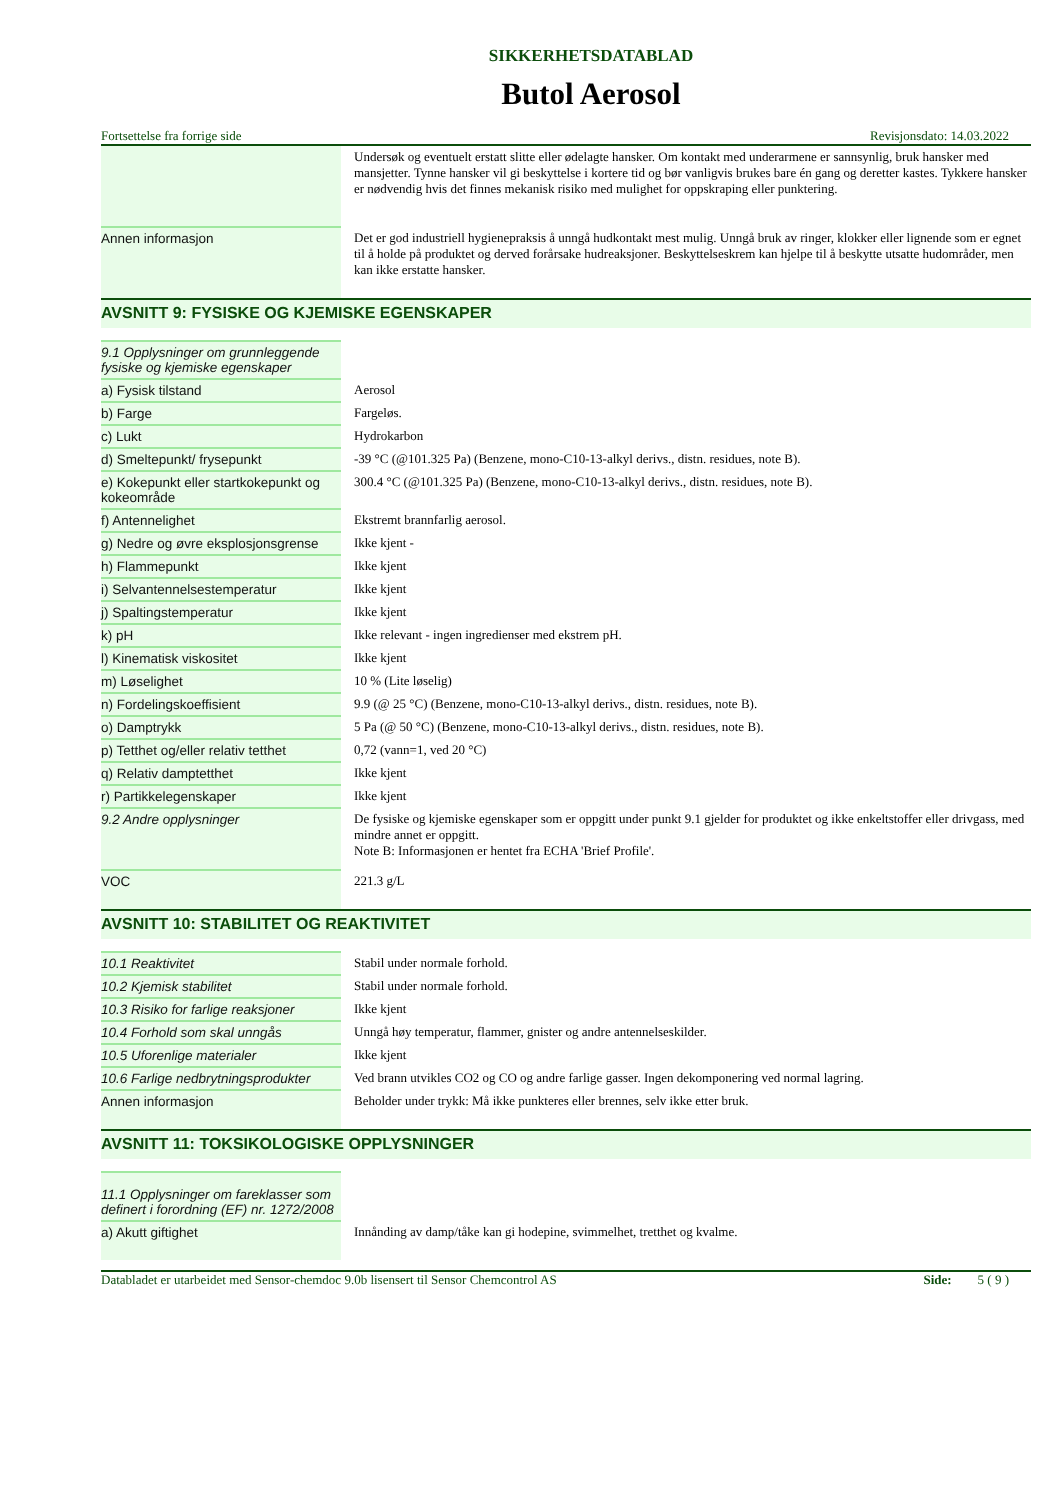SIKKERHETSDATABLAD
Butol Aerosol
Fortsettelse fra forrige side Revisjonsdato: 14.03.2022
| | Undersøk og eventuelt erstatt slitte eller ødelagte hansker. Om kontakt med underarmene er sannsynlig, bruk hansker med mansjetter. Tynne hansker vil gi beskyttelse i kortere tid og bør vanligvis brukes bare én gang og deretter kastes. Tykkere hansker er nødvendig hvis det finnes mekanisk risiko med mulighet for oppskraping eller punktering. |
| Annen informasjon | Det er god industriell hygienepraksis å unngå hudkontakt mest mulig. Unngå bruk av ringer, klokker eller lignende som er egnet til å holde på produktet og derved forårsake hudreaksjoner. Beskyttelseskrem kan hjelpe til å beskytte utsatte hudområder, men kan ikke erstatte hansker. |
AVSNITT 9: FYSISKE OG KJEMISKE EGENSKAPER
| 9.1 Opplysninger om grunnleggende fysiske og kjemiske egenskaper | |
| a) Fysisk tilstand | Aerosol |
| b) Farge | Fargeløs. |
| c) Lukt | Hydrokarbon |
| d) Smeltepunkt/ frysepunkt | -39 °C (@101.325 Pa) (Benzene, mono-C10-13-alkyl derivs., distn. residues, note B). |
| e) Kokepunkt eller startkokepunkt og kokeområde | 300.4 °C (@101.325 Pa) (Benzene, mono-C10-13-alkyl derivs., distn. residues, note B). |
| f) Antennelighet | Ekstremt brannfarlig aerosol. |
| g) Nedre og øvre eksplosjonsgrense | Ikke kjent - |
| h) Flammepunkt | Ikke kjent |
| i) Selvantennelsestemperatur | Ikke kjent |
| j) Spaltingstemperatur | Ikke kjent |
| k) pH | Ikke relevant - ingen ingredienser med ekstrem pH. |
| l) Kinematisk viskositet | Ikke kjent |
| m) Løselighet | 10 % (Lite løselig) |
| n) Fordelingskoeffisient | 9.9 (@ 25 °C) (Benzene, mono-C10-13-alkyl derivs., distn. residues, note B). |
| o) Damptrykk | 5 Pa (@ 50 °C) (Benzene, mono-C10-13-alkyl derivs., distn. residues, note B). |
| p) Tetthet og/eller relativ tetthet | 0,72 (vann=1, ved 20 °C) |
| q) Relativ damptetthet | Ikke kjent |
| r) Partikkelegenskaper | Ikke kjent |
| 9.2 Andre opplysninger | De fysiske og kjemiske egenskaper som er oppgitt under punkt 9.1 gjelder for produktet og ikke enkeltstoffer eller drivgass, med mindre annet er oppgitt. Note B: Informasjonen er hentet fra ECHA 'Brief Profile'. |
| VOC | 221.3 g/L |
AVSNITT 10: STABILITET OG REAKTIVITET
| 10.1 Reaktivitet | Stabil under normale forhold. |
| 10.2 Kjemisk stabilitet | Stabil under normale forhold. |
| 10.3 Risiko for farlige reaksjoner | Ikke kjent |
| 10.4 Forhold som skal unngås | Unngå høy temperatur, flammer, gnister og andre antennelseskilder. |
| 10.5 Uforenlige materialer | Ikke kjent |
| 10.6 Farlige nedbrytningsprodukter | Ved brann utvikles CO2 og CO og andre farlige gasser. Ingen dekomponering ved normal lagring. |
| Annen informasjon | Beholder under trykk: Må ikke punkteres eller brennes, selv ikke etter bruk. |
AVSNITT 11: TOKSIKOLOGISKE OPPLYSNINGER
| 11.1 Opplysninger om fareklasser som definert i forordning (EF) nr. 1272/2008 | |
| a) Akutt giftighet | Innånding av damp/tåke kan gi hodepine, svimmelhet, tretthet og kvalme. |
Databladet er utarbeidet med Sensor-chemdoc 9.0b lisensert til Sensor Chemcontrol AS Side: 5 ( 9 )